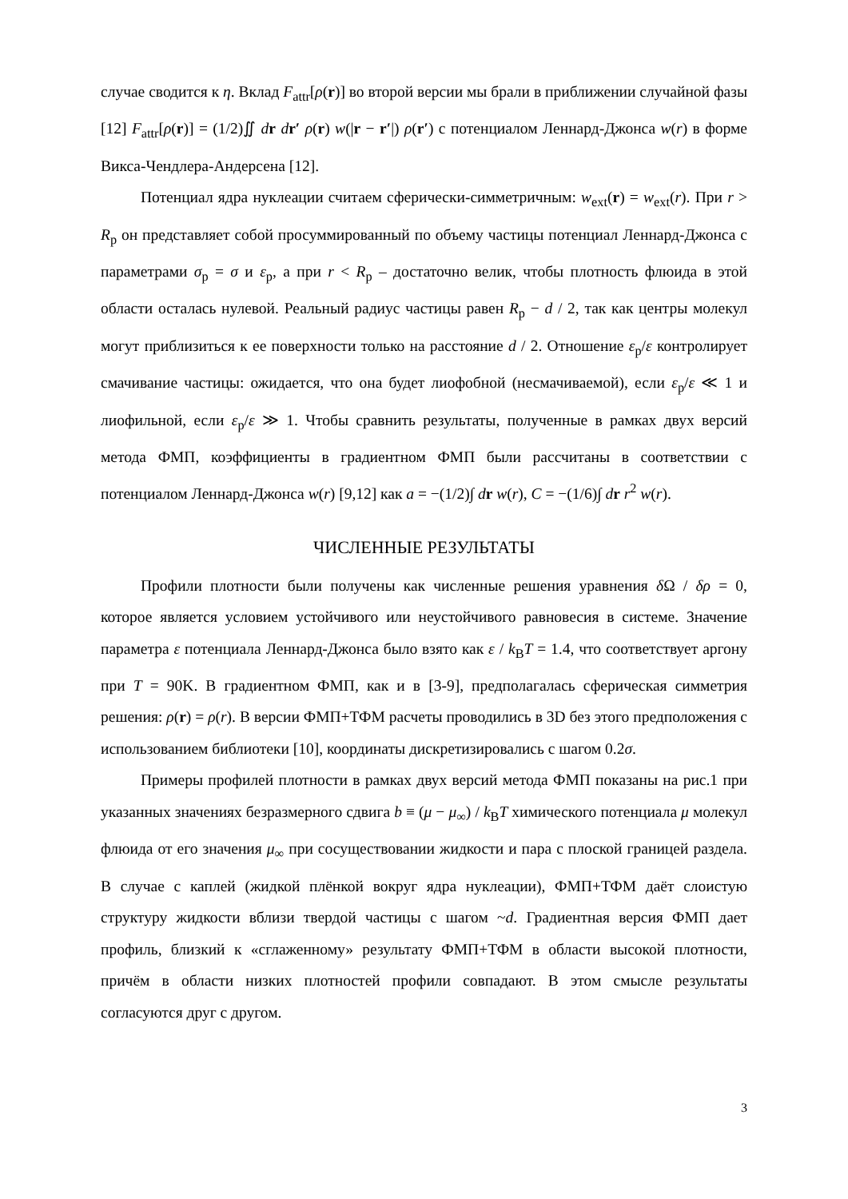случае сводится к η. Вклад F<sub>attr</sub>[ρ(r)] во второй версии мы брали в приближении случайной фазы [12] F<sub>attr</sub>[ρ(r)] = (1/2)∬ dr dr′ ρ(r) w(|r − r′|) ρ(r′) с потенциалом Леннард-Джонса w(r) в форме Викса-Чендлера-Андерсена [12].
Потенциал ядра нуклеации считаем сферически-симметричным: w<sub>ext</sub>(r) = w<sub>ext</sub>(r). При r > R<sub>p</sub> он представляет собой просуммированный по объему частицы потенциал Леннард-Джонса с параметрами σ<sub>p</sub> = σ и ε<sub>p</sub>, а при r < R<sub>p</sub> – достаточно велик, чтобы плотность флюида в этой области осталась нулевой. Реальный радиус частицы равен R<sub>p</sub> − d / 2, так как центры молекул могут приблизиться к ее поверхности только на расстояние d / 2. Отношение ε<sub>p</sub>/ε контролирует смачивание частицы: ожидается, что она будет лиофобной (несмачиваемой), если ε<sub>p</sub>/ε ≪ 1 и лиофильной, если ε<sub>p</sub>/ε ≫ 1. Чтобы сравнить результаты, полученные в рамках двух версий метода ФМП, коэффициенты в градиентном ФМП были рассчитаны в соответствии с потенциалом Леннард-Джонса w(r) [9,12] как a = −(1/2)∫ dr w(r), C = −(1/6)∫ dr r<sup>2</sup> w(r).
ЧИСЛЕННЫЕ РЕЗУЛЬТАТЫ
Профили плотности были получены как численные решения уравнения δ Ω / δρ = 0, которое является условием устойчивого или неустойчивого равновесия в системе. Значение параметра ε потенциала Леннард-Джонса было взято как ε / k<sub>B</sub>T = 1.4, что соответствует аргону при T = 90K. В градиентном ФМП, как и в [3-9], предполагалась сферическая симметрия решения: ρ(r) = ρ(r). В версии ФМП+ТФМ расчеты проводились в 3D без этого предположения с использованием библиотеки [10], координаты дискретизировались с шагом 0.2σ.
Примеры профилей плотности в рамках двух версий метода ФМП показаны на рис.1 при указанных значениях безразмерного сдвига b ≡ (μ − μ<sub>∞</sub>) / k<sub>B</sub>T химического потенциала μ молекул флюида от его значения μ<sub>∞</sub> при сосуществовании жидкости и пара с плоской границей раздела. В случае с каплей (жидкой плёнкой вокруг ядра нуклеации), ФМП+ТФМ даёт слоистую структуру жидкости вблизи твердой частицы с шагом ~d. Градиентная версия ФМП дает профиль, близкий к «сглаженному» результату ФМП+ТФМ в области высокой плотности, причём в области низких плотностей профили совпадают. В этом смысле результаты согласуются друг с другом.
3